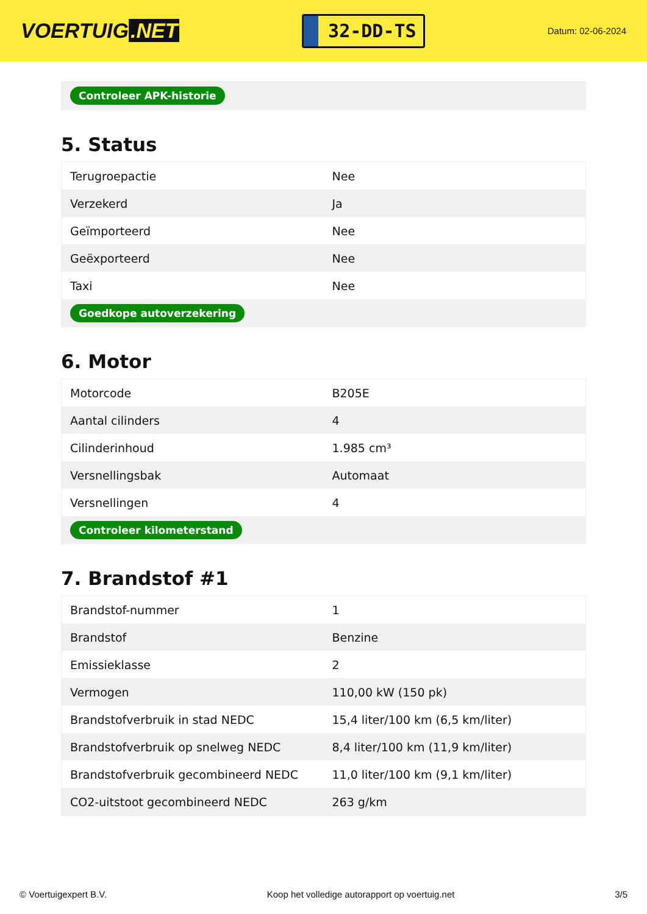VOERTUIG.NET
32-DD-TS
Datum: 02-06-2024
Controleer APK-historie
5. Status
| Terugroepactie | Nee |
| Verzekerd | Ja |
| Geïmporteerd | Nee |
| Geëxporteerd | Nee |
| Taxi | Nee |
| Goedkope autoverzekering | |
6. Motor
| Motorcode | B205E |
| Aantal cilinders | 4 |
| Cilinderinhoud | 1.985 cm³ |
| Versnellingsbak | Automaat |
| Versnellingen | 4 |
| Controleer kilometerstand | |
7. Brandstof #1
| Brandstof-nummer | 1 |
| Brandstof | Benzine |
| Emissieklasse | 2 |
| Vermogen | 110,00 kW (150 pk) |
| Brandstofverbruik in stad NEDC | 15,4 liter/100 km (6,5 km/liter) |
| Brandstofverbruik op snelweg NEDC | 8,4 liter/100 km (11,9 km/liter) |
| Brandstofverbruik gecombineerd NEDC | 11,0 liter/100 km (9,1 km/liter) |
| CO2-uitstoot gecombineerd NEDC | 263 g/km |
© Voertuigexpert B.V. Koop het volledige autorapport op voertuig.net 3/5